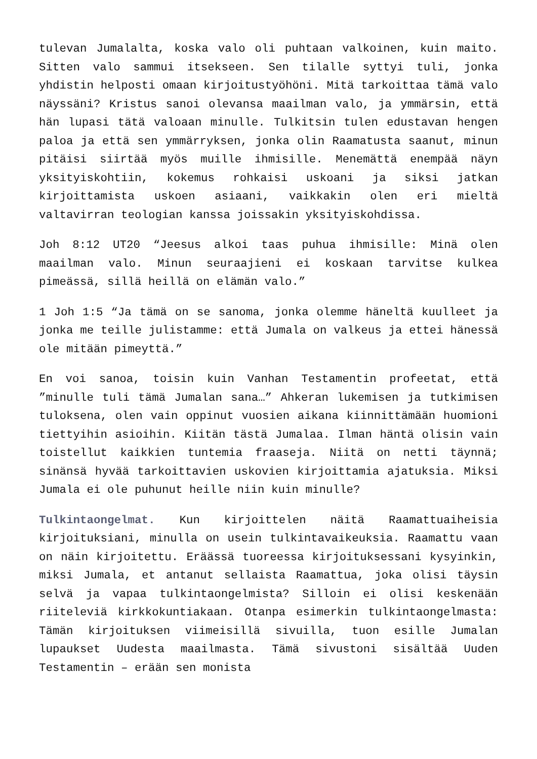tulevan Jumalalta, koska valo oli puhtaan valkoinen, kuin maito. Sitten valo sammui itsekseen. Sen tilalle syttyi tuli, jonka yhdistin helposti omaan kirjoitustyöhöni. Mitä tarkoittaa tämä valo näyssäni? Kristus sanoi olevansa maailman valo, ja ymmärsin, että hän lupasi tätä valoaan minulle. Tulkitsin tulen edustavan hengen paloa ja että sen ymmärryksen, jonka olin Raamatusta saanut, minun pitäisi siirtää myös muille ihmisille. Menemättä enempää näyn yksityiskohtiin, kokemus rohkaisi uskoani ja siksi jatkan kirjoittamista uskoen asiaani, vaikkakin olen eri mieltä valtavirran teologian kanssa joissakin yksityiskohdissa.
Joh 8:12 UT20 “Jeesus alkoi taas puhua ihmisille: Minä olen maailman valo. Minun seuraajieni ei koskaan tarvitse kulkea pimeässä, sillä heillä on elämän valo.”
1 Joh 1:5 “Ja tämä on se sanoma, jonka olemme häneltä kuulleet ja jonka me teille julistamme: että Jumala on valkeus ja ettei hänessä ole mitään pimeyttä.”
En voi sanoa, toisin kuin Vanhan Testamentin profeetat, että ”minulle tuli tämä Jumalan sana…” Ahkeran lukemisen ja tutkimisen tuloksena, olen vain oppinut vuosien aikana kiinnittämään huomioni tiettyihin asioihin. Kiitän tästä Jumalaa. Ilman häntä olisin vain toistellut kaikkien tuntemia fraaseja. Niitä on netti täynnä; sinänsä hyvää tarkoittavien uskovien kirjoittamia ajatuksia. Miksi Jumala ei ole puhunut heille niin kuin minulle?
Tulkintaongelmat. Kun kirjoittelen näitä Raamattuaiheisia kirjoituksiani, minulla on usein tulkintavaikeuksia. Raamattu vaan on näin kirjoitettu. Eräässä tuoreessa kirjoituksessani kysyinkin, miksi Jumala, et antanut sellaista Raamattua, joka olisi täysin selvä ja vapaa tulkintaongelmista? Silloin ei olisi keskenään riiteleviä kirkkokuntiakaan. Otanpa esimerkin tulkintaongelmasta: Tämän kirjoituksen viimeisillä sivuilla, tuon esille Jumalan lupaukset Uudesta maailmasta. Tämä sivustoni sisältää Uuden Testamentin – erään sen monista